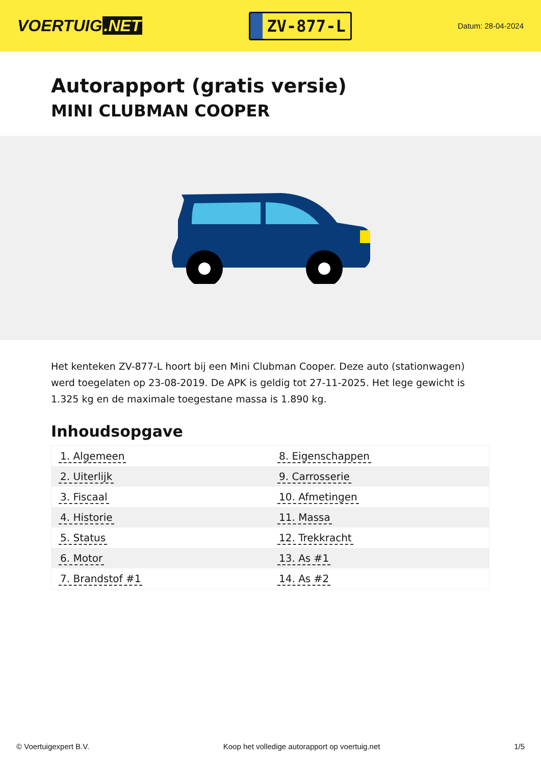VOERTUIG.NET
ZV-877-L
Datum: 28-04-2024
Autorapport (gratis versie)
MINI CLUBMAN COOPER
Het kenteken ZV-877-L hoort bij een Mini Clubman Cooper. Deze auto (stationwagen) werd toegelaten op 23-08-2019. De APK is geldig tot 27-11-2025. Het lege gewicht is 1.325 kg en de maximale toegestane massa is 1.890 kg.
Inhoudsopgave
| 1. Algemeen | 8. Eigenschappen |
| 2. Uiterlijk | 9. Carrosserie |
| 3. Fiscaal | 10. Afmetingen |
| 4. Historie | 11. Massa |
| 5. Status | 12. Trekkracht |
| 6. Motor | 13. As #1 |
| 7. Brandstof #1 | 14. As #2 |
© Voertuigexpert B.V. Koop het volledige autorapport op voertuig.net 1/5